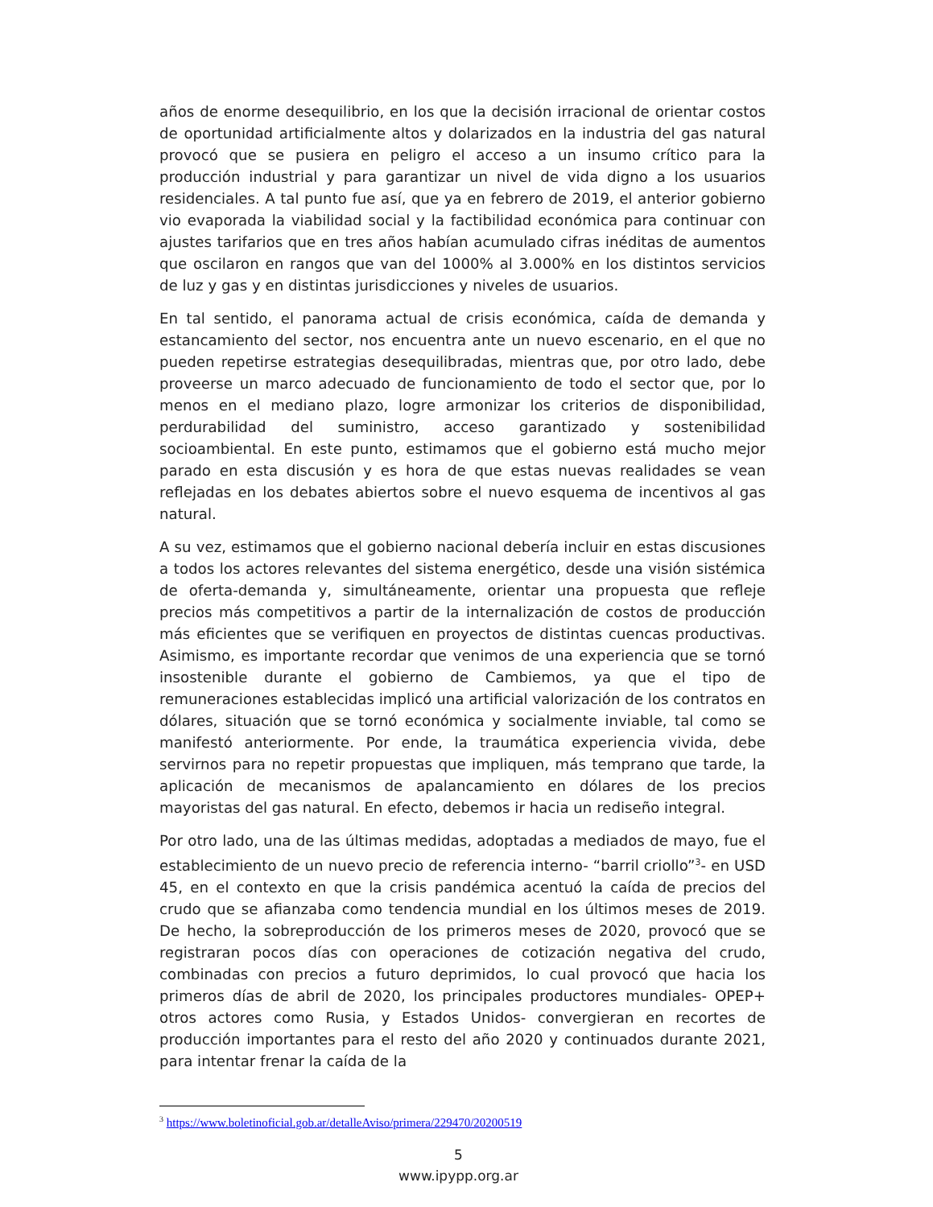años de enorme desequilibrio, en los que la decisión irracional de orientar costos de oportunidad artificialmente altos y dolarizados en la industria del gas natural provocó que se pusiera en peligro el acceso a un insumo crítico para la producción industrial y para garantizar un nivel de vida digno a los usuarios residenciales. A tal punto fue así, que ya en febrero de 2019, el anterior gobierno vio evaporada la viabilidad social y la factibilidad económica para continuar con ajustes tarifarios que en tres años habían acumulado cifras inéditas de aumentos que oscilaron en rangos que van del 1000% al 3.000% en los distintos servicios de luz y gas y en distintas jurisdicciones y niveles de usuarios.
En tal sentido, el panorama actual de crisis económica, caída de demanda y estancamiento del sector, nos encuentra ante un nuevo escenario, en el que no pueden repetirse estrategias desequilibradas, mientras que, por otro lado, debe proveerse un marco adecuado de funcionamiento de todo el sector que, por lo menos en el mediano plazo, logre armonizar los criterios de disponibilidad, perdurabilidad del suministro, acceso garantizado y sostenibilidad socioambiental. En este punto, estimamos que el gobierno está mucho mejor parado en esta discusión y es hora de que estas nuevas realidades se vean reflejadas en los debates abiertos sobre el nuevo esquema de incentivos al gas natural.
A su vez, estimamos que el gobierno nacional debería incluir en estas discusiones a todos los actores relevantes del sistema energético, desde una visión sistémica de oferta-demanda y, simultáneamente, orientar una propuesta que refleje precios más competitivos a partir de la internalización de costos de producción más eficientes que se verifiquen en proyectos de distintas cuencas productivas. Asimismo, es importante recordar que venimos de una experiencia que se tornó insostenible durante el gobierno de Cambiemos, ya que el tipo de remuneraciones establecidas implicó una artificial valorización de los contratos en dólares, situación que se tornó económica y socialmente inviable, tal como se manifestó anteriormente. Por ende, la traumática experiencia vivida, debe servirnos para no repetir propuestas que impliquen, más temprano que tarde, la aplicación de mecanismos de apalancamiento en dólares de los precios mayoristas del gas natural. En efecto, debemos ir hacia un rediseño integral.
Por otro lado, una de las últimas medidas, adoptadas a mediados de mayo, fue el establecimiento de un nuevo precio de referencia interno- “barril criollo”<sup>3</sup>- en USD 45, en el contexto en que la crisis pandémica acentuó la caída de precios del crudo que se afianzaba como tendencia mundial en los últimos meses de 2019. De hecho, la sobreproducción de los primeros meses de 2020, provocó que se registraran pocos días con operaciones de cotización negativa del crudo, combinadas con precios a futuro deprimidos, lo cual provocó que hacia los primeros días de abril de 2020, los principales productores mundiales- OPEP+ otros actores como Rusia, y Estados Unidos- convergieran en recortes de producción importantes para el resto del año 2020 y continuados durante 2021, para intentar frenar la caída de la
<sup>3</sup> https://www.boletinoficial.gob.ar/detalleAviso/primera/229470/20200519
5
www.ipypp.org.ar